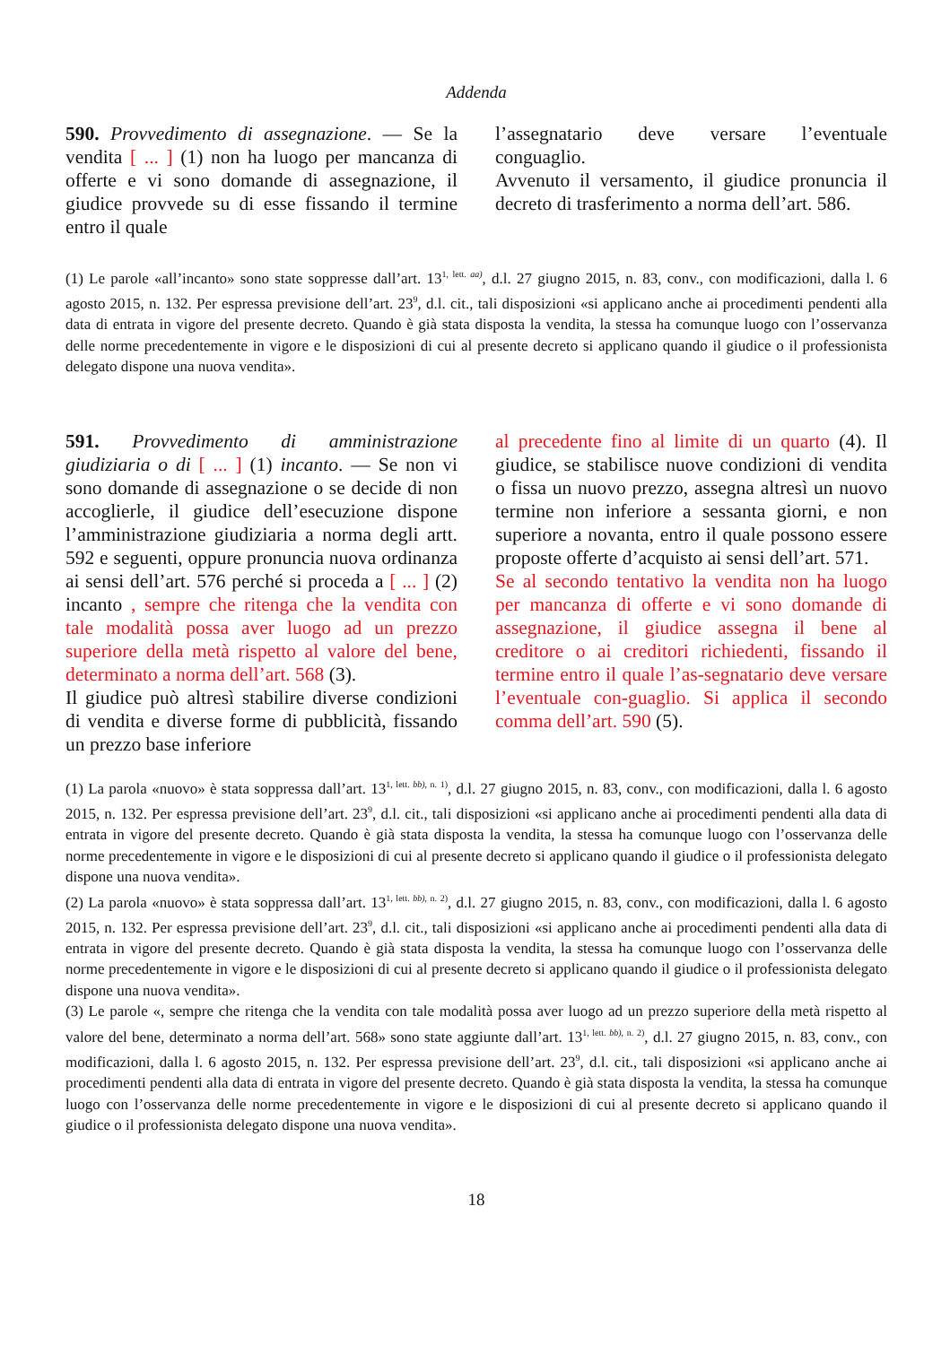Addenda
590. Provvedimento di assegnazione. — Se la vendita [ ... ] (1) non ha luogo per mancanza di offerte e vi sono domande di assegnazione, il giudice provvede su di esse fissando il termine entro il quale
l’assegnatario deve versare l’eventuale conguaglio.
Avvenuto il versamento, il giudice pronuncia il decreto di trasferimento a norma dell’art. 586.
(1) Le parole «all’incanto» sono state soppresse dall’art. 13<sup>1, lett. aa)</sup>, d.l. 27 giugno 2015, n. 83, conv., con modificazioni, dalla l. 6 agosto 2015, n. 132. Per espressa previsione dell’art. 23<sup>9</sup>, d.l. cit., tali disposizioni «si applicano anche ai procedimenti pendenti alla data di entrata in vigore del presente decreto. Quando è già stata disposta la vendita, la stessa ha comunque luogo con l’osservanza delle norme precedentemente in vigore e le disposizioni di cui al presente decreto si applicano quando il giudice o il professionista delegato dispone una nuova vendita».
591. Provvedimento di amministrazione giudiziaria o di [ ... ] (1) incanto. — Se non vi sono domande di assegnazione o se decide di non accoglierle, il giudice dell’esecuzione dispone l’amministrazione giudiziaria a norma degli artt. 592 e seguenti, oppure pronuncia nuova ordinanza ai sensi dell’art. 576 perché si proceda a [ ... ] (2) incanto , sempre che ritenga che la vendita con tale modalità possa aver luogo ad un prezzo superiore della metà rispetto al valore del bene, determinato a norma dell’art. 568 (3).
Il giudice può altresì stabilire diverse condizioni di vendita e diverse forme di pubblicità, fissando un prezzo base inferiore
al precedente fino al limite di un quarto (4). Il giudice, se stabilisce nuove condizioni di vendita o fissa un nuovo prezzo, assegna altresì un nuovo termine non inferiore a sessanta giorni, e non superiore a novanta, entro il quale possono essere proposte offerte d’acquisto ai sensi dell’art. 571.
Se al secondo tentativo la vendita non ha luogo per mancanza di offerte e vi sono domande di assegnazione, il giudice assegna il bene al creditore o ai creditori richiedenti, fissando il termine entro il quale l’as-segnatario deve versare l’eventuale con-guaglio. Si applica il secondo comma dell’art. 590 (5).
(1) La parola «nuovo» è stata soppressa dall’art. 13<sup>1, lett. bb), n. 1)</sup>, d.l. 27 giugno 2015, n. 83, conv., con modificazioni, dalla l. 6 agosto 2015, n. 132. Per espressa previsione dell’art. 23<sup>9</sup>, d.l. cit., tali disposizioni «si applicano anche ai procedimenti pendenti alla data di entrata in vigore del presente decreto. Quando è già stata disposta la vendita, la stessa ha comunque luogo con l’osservanza delle norme precedentemente in vigore e le disposizioni di cui al presente decreto si applicano quando il giudice o il professionista delegato dispone una nuova vendita».
(2) La parola «nuovo» è stata soppressa dall’art. 13<sup>1, lett. bb), n. 2)</sup>, d.l. 27 giugno 2015, n. 83, conv., con modificazioni, dalla l. 6 agosto 2015, n. 132. Per espressa previsione dell’art. 23<sup>9</sup>, d.l. cit., tali disposizioni «si applicano anche ai procedimenti pendenti alla data di entrata in vigore del presente decreto. Quando è già stata disposta la vendita, la stessa ha comunque luogo con l’osservanza delle norme precedentemente in vigore e le disposizioni di cui al presente decreto si applicano quando il giudice o il professionista delegato dispone una nuova vendita».
(3) Le parole «, sempre che ritenga che la vendita con tale modalità possa aver luogo ad un prezzo superiore della metà rispetto al valore del bene, determinato a norma dell’art. 568» sono state aggiunte dall’art. 13<sup>1, lett. bb), n. 2)</sup>, d.l. 27 giugno 2015, n. 83, conv., con modificazioni, dalla l. 6 agosto 2015, n. 132. Per espressa previsione dell’art. 23<sup>9</sup>, d.l. cit., tali disposizioni «si applicano anche ai procedimenti pendenti alla data di entrata in vigore del presente decreto. Quando è già stata disposta la vendita, la stessa ha comunque luogo con l’osservanza delle norme precedentemente in vigore e le disposizioni di cui al presente decreto si applicano quando il giudice o il professionista delegato dispone una nuova vendita».
18